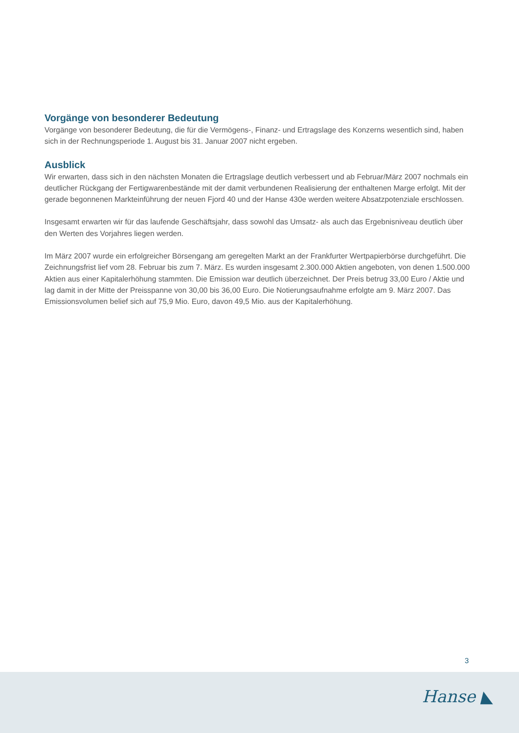Vorgänge von besonderer Bedeutung
Vorgänge von besonderer Bedeutung, die für die Vermögens-, Finanz- und Ertragslage des Konzerns wesentlich sind, haben sich in der Rechnungsperiode 1. August bis 31. Januar 2007 nicht ergeben.
Ausblick
Wir erwarten, dass sich in den nächsten Monaten die Ertragslage deutlich verbessert und ab Februar/März 2007 nochmals ein deutlicher Rückgang der Fertigwarenbestände mit der damit verbundenen Realisierung der enthaltenen Marge erfolgt. Mit der gerade begonnenen Markteinführung der neuen Fjord 40 und der Hanse 430e werden weitere Absatzpotenziale erschlossen.
Insgesamt erwarten wir für das laufende Geschäftsjahr, dass sowohl das Umsatz- als auch das Ergebnisniveau deutlich über den Werten des Vorjahres liegen werden.
Im März 2007 wurde ein erfolgreicher Börsengang am geregelten Markt an der Frankfurter Wertpapierbörse durchgeführt. Die Zeichnungsfrist lief vom 28. Februar bis zum 7. März. Es wurden insgesamt 2.300.000 Aktien angeboten, von denen 1.500.000 Aktien aus einer Kapitalerhöhung stammten. Die Emission war deutlich überzeichnet. Der Preis betrug 33,00 Euro / Aktie und lag damit in der Mitte der Preisspanne von 30,00 bis 36,00 Euro. Die Notierungsaufnahme erfolgte am 9. März 2007. Das Emissionsvolumen belief sich auf 75,9 Mio. Euro, davon 49,5 Mio. aus der Kapitalerhöhung.
3
Hanse ◣